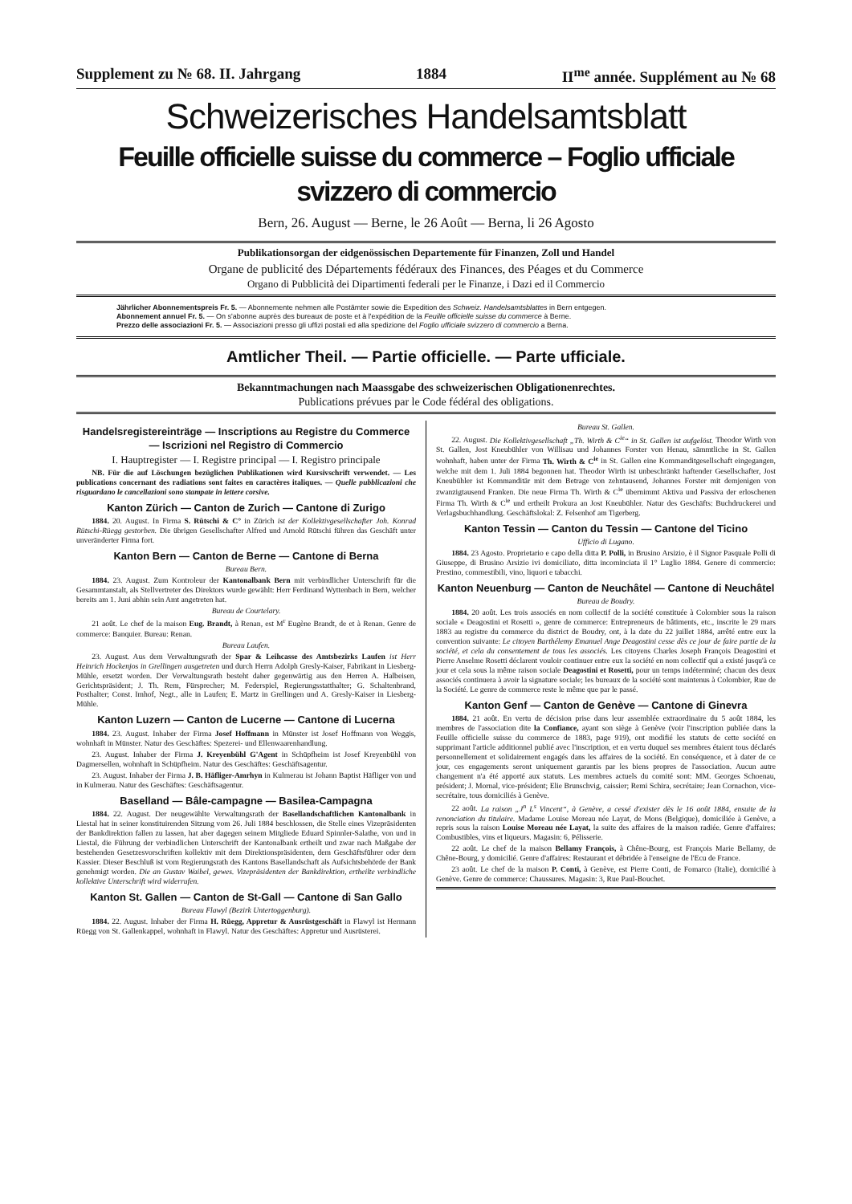Supplement zu № 68. II. Jahrgang 1884 II<sup>me</sup> année. Supplément au № 68
Schweizerisches Handelsamtsblatt
Feuille officielle suisse du commerce – Foglio ufficiale svizzero di commercio
Bern, 26. August — Berne, le 26 Août — Berna, li 26 Agosto
Publikationsorgan der eidgenössischen Departemente für Finanzen, Zoll und Handel
Organe de publicité des Départements fédéraux des Finances, des Péages et du Commerce
Organo di Pubblicità dei Dipartimenti federali per le Finanze, i Dazi ed il Commercio
Jährlicher Abonnementspreis Fr. 5. — Abonnemente nehmen alle Postämter sowie die Expedition des Schweiz. Handelsamtsblattes in Bern entgegen.
Abonnement annuel Fr. 5. — On s'abonne auprès des bureaux de poste et à l'expédition de la Feuille officielle suisse du commerce à Berne.
Prezzo delle associazioni Fr. 5. — Associazioni presso gli uffizi postali ed alla spedizione del Foglio ufficiale svizzero di commercio a Berna.
Amtlicher Theil. — Partie officielle. — Parte ufficiale.
Bekanntmachungen nach Maassgabe des schweizerischen Obligationenrechtes.
Publications prévues par le Code fédéral des obligations.
Handelsregistereinträge — Inscriptions au Registre du Commerce — Iscrizioni nel Registro di Commercio
I. Hauptregister — I. Registre principal — I. Registro principale
NB. Für die auf Löschungen bezüglichen Publikationen wird Kursivschrift verwendet. — Les publications concernant des radiations sont faites en caractères italiques. — Quelle pubblicazioni che risguardano le cancellazioni sono stampate in lettere corsive.
Kanton Zürich — Canton de Zurich — Cantone di Zurigo
1884. 20. August. In Firma S. Rütschi & C° in Zürich ist der Kollektivgesellschafter Joh. Konrad Rütschi-Rüegg gestorben. Die übrigen Gesellschafter Alfred und Arnold Rütschi führen das Geschäft unter unveränderter Firma fort.
Kanton Bern — Canton de Berne — Cantone di Berna
Bureau Bern.
1884. 23. August. Zum Kontroleur der Kantonalbank Bern mit verbindlicher Unterschrift für die Gesammtanstalt, als Stellvertreter des Direktors wurde gewählt: Herr Ferdinand Wyttenbach in Bern, welcher bereits am 1. Juni abhin sein Amt angetreten hat.
Bureau de Courtelary.
21 août. Le chef de la maison Eug. Brandt, à Renan, est M<sup>r</sup> Eugène Brandt, de et à Renan. Genre de commerce: Banquier. Bureau: Renan.
Bureau Laufen.
23. August. Aus dem Verwaltungsrath der Spar & Leihcasse des Amtsbezirks Laufen ist Herr Heinrich Hockenjos in Grellingen ausgetreten und durch Herrn Adolph Gresly-Kaiser, Fabrikant in Liesberg-Mühle, ersetzt worden. Der Verwaltungsrath besteht daher gegenwärtig aus den Herren A. Halbeisen, Gerichtspräsident; J. Th. Rem, Fürsprecher; M. Federspiel, Regierungsstatthalter; G. Schaltenbrand, Posthalter; Const. Imhof, Negt., alle in Laufen; E. Martz in Grellingen und A. Gresly-Kaiser in Liesberg-Mühle.
Kanton Luzern — Canton de Lucerne — Cantone di Lucerna
1884. 23. August. Inhaber der Firma Josef Hoffmann in Münster ist Josef Hoffmann von Weggis, wohnhaft in Münster. Natur des Geschäftes: Spezerei- und Ellenwaarenhandlung.
23. August. Inhaber der Firma J. Kreyenbühl G'Agent in Schüpfheim ist Josef Kreyenbühl von Dagmersellen, wohnhaft in Schüpfheim. Natur des Geschäftes: Geschäftsagentur.
23. August. Inhaber der Firma J. B. Häfliger-Amrhyn in Kulmerau ist Johann Baptist Häfliger von und in Kulmerau. Natur des Geschäftes: Geschäftsagentur.
Baselland — Bâle-campagne — Basilea-Campagna
1884. 22. August. Der neugewählte Verwaltungsrath der Basellandschaftlichen Kantonalbank in Liestal hat in seiner konstituirenden Sitzung vom 26. Juli 1884 beschlossen, die Stelle eines Vizepräsidenten der Bankdirektion fallen zu lassen, hat aber dagegen seinem Mitgliede Eduard Spinnler-Salathe, von und in Liestal, die Führung der verbindlichen Unterschrift der Kantonalbank ertheilt und zwar nach Maßgabe der bestehenden Gesetzesvorschriften kollektiv mit dem Direktionspräsidenten, dem Geschäftsführer oder dem Kassier. Dieser Beschluß ist vom Regierungsrath des Kantons Basellandschaft als Aufsichtsbehörde der Bank genehmigt worden. Die an Gustav Waibel, gewes. Vizepräsidenten der Bankdirektion, ertheilte verbindliche kollektive Unterschrift wird widerrufen.
Kanton St. Gallen — Canton de St-Gall — Cantone di San Gallo
Bureau Flawyl (Bezirk Untertoggenburg).
1884. 22. August. Inhaber der Firma H. Rüegg, Appretur & Ausrüstgeschäft in Flawyl ist Hermann Rüegg von St. Gallenkappel, wohnhaft in Flawyl. Natur des Geschäftes: Appretur und Ausrüsterei.
Bureau St. Gallen.
22. August. Die Kollektivgesellschaft „Th. Wirth & C<sup>ie</sup>“ in St. Gallen ist aufgelöst. Theodor Wirth von St. Gallen, Jost Kneubühler von Willisau und Johannes Forster von Henau, sämmtliche in St. Gallen wohnhaft, haben unter der Firma Th. Wirth & C<sup>ie</sup> in St. Gallen eine Kommanditgesellschaft eingegangen, welche mit dem 1. Juli 1884 begonnen hat. Theodor Wirth ist unbeschränkt haftender Gesellschafter, Jost Kneubühler ist Kommanditär mit dem Betrage von zehntausend, Johannes Forster mit demjenigen von zwanzigtausend Franken. Die neue Firma Th. Wirth & C<sup>ie</sup> übernimmt Aktiva und Passiva der erloschenen Firma Th. Wirth & C<sup>ie</sup> und ertheilt Prokura an Jost Kneubühler. Natur des Geschäfts: Buchdruckerei und Verlagsbuchhandlung. Geschäftslokal: Z. Felsenhof am Tigerberg.
Kanton Tessin — Canton du Tessin — Cantone del Ticino
Ufficio di Lugano.
1884. 23 Agosto. Proprietario e capo della ditta P. Polli, in Brusino Arsizio, è il Signor Pasquale Polli di Giuseppe, di Brusino Arsizio ivi domiciliato, ditta incominciata il 1° Luglio 1884. Genere di commercio: Prestino, commestibili, vino, liquori e tabacchi.
Kanton Neuenburg — Canton de Neuchâtel — Cantone di Neuchâtel
Bureau de Boudry.
1884. 20 août. Les trois associés en nom collectif de la société constituée à Colombier sous la raison sociale « Deagostini et Rosetti », genre de commerce: Entrepreneurs de bâtiments, etc., inscrite le 29 mars 1883 au registre du commerce du district de Boudry, ont, à la date du 22 juillet 1884, arrêté entre eux la convention suivante: Le citoyen Barthélemy Emanuel Ange Deagostini cesse dès ce jour de faire partie de la société, et cela du consentement de tous les associés. Les citoyens Charles Joseph François Deagostini et Pierre Anselme Rosetti déclarent vouloir continuer entre eux la société en nom collectif qui a existé jusqu'à ce jour et cela sous la même raison sociale Deagostini et Rosetti, pour un temps indéterminé; chacun des deux associés continuera à avoir la signature sociale; les bureaux de la société sont maintenus à Colombier, Rue de la Société. Le genre de commerce reste le même que par le passé.
Kanton Genf — Canton de Genève — Cantone di Ginevra
1884. 21 août. En vertu de décision prise dans leur assemblée extraordinaire du 5 août 1884, les membres de l'association dite la Confiance, ayant son siège à Genève (voir l'inscription publiée dans la Feuille officielle suisse du commerce de 1883, page 919), ont modifié les statuts de cette société en supprimant l'article additionnel publié avec l'inscription, et en vertu duquel ses membres étaient tous déclarés personnellement et solidairement engagés dans les affaires de la société. En conséquence, et à dater de ce jour, ces engagements seront uniquement garantis par les biens propres de l'association. Aucun autre changement n'a été apporté aux statuts. Les membres actuels du comité sont: MM. Georges Schoenau, président; J. Mornal, vice-président; Elie Brunschvig, caissier; Remi Schira, secrétaire; Jean Cornachon, vice-secrétaire, tous domiciliés à Genève.
22 août. La raison „J<sup>n</sup> L<sup>s</sup> Vincent“, à Genève, a cessé d'exister dès le 16 août 1884, ensuite de la renonciation du titulaire. Madame Louise Moreau née Layat, de Mons (Belgique), domiciliée à Genève, a repris sous la raison Louise Moreau née Layat, la suite des affaires de la maison radiée. Genre d'affaires: Combustibles, vins et liqueurs. Magasin: 6, Pélisserie.
22 août. Le chef de la maison Bellamy François, à Chêne-Bourg, est François Marie Bellamy, de Chêne-Bourg, y domicilié. Genre d'affaires: Restaurant et débridée à l'enseigne de l'Ecu de France.
23 août. Le chef de la maison P. Conti, à Genève, est Pierre Conti, de Fomarco (Italie), domicilié à Genève. Genre de commerce: Chaussures. Magasin: 3, Rue Paul-Bouchet.